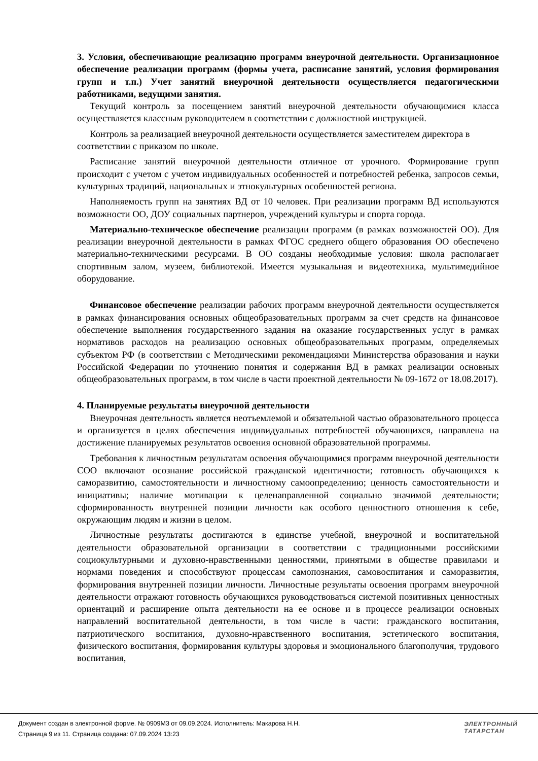3. Условия, обеспечивающие реализацию программ внеурочной деятельности. Организационное обеспечение реализации программ (формы учета, расписание занятий, условия формирования групп и т.п.) Учет занятий внеурочной деятельности осуществляется педагогическими работниками, ведущими занятия.
Текущий контроль за посещением занятий внеурочной деятельности обучающимися класса осуществляется классным руководителем в соответствии с должностной инструкцией.
Контроль за реализацией внеурочной деятельности осуществляется заместителем директора в соответствии с приказом по школе.
Расписание занятий внеурочной деятельности отличное от урочного. Формирование групп происходит с учетом с учетом индивидуальных особенностей и потребностей ребенка, запросов семьи, культурных традиций, национальных и этнокультурных особенностей региона.
Наполняемость групп на занятиях ВД от 10 человек. При реализации программ ВД используются возможности ОО, ДОУ социальных партнеров, учреждений культуры и спорта города.
Материально-техническое обеспечение реализации программ (в рамках возможностей ОО). Для реализации внеурочной деятельности в рамках ФГОС среднего общего образования ОО обеспечено материально-техническими ресурсами. В ОО созданы необходимые условия: школа располагает спортивным залом, музеем, библиотекой. Имеется музыкальная и видеотехника, мультимедийное оборудование.
Финансовое обеспечение реализации рабочих программ внеурочной деятельности осуществляется в рамках финансирования основных общеобразовательных программ за счет средств на финансовое обеспечение выполнения государственного задания на оказание государственных услуг в рамках нормативов расходов на реализацию основных общеобразовательных программ, определяемых субъектом РФ (в соответствии с Методическими рекомендациями Министерства образования и науки Российской Федерации по уточнению понятия и содержания ВД в рамках реализации основных общеобразовательных программ, в том числе в части проектной деятельности № 09-1672 от 18.08.2017).
4. Планируемые результаты внеурочной деятельности
Внеурочная деятельность является неотъемлемой и обязательной частью образовательного процесса и организуется в целях обеспечения индивидуальных потребностей обучающихся, направлена на достижение планируемых результатов освоения основной образовательной программы.
Требования к личностным результатам освоения обучающимися программ внеурочной деятельности СОО включают осознание российской гражданской идентичности; готовность обучающихся к саморазвитию, самостоятельности и личностному самоопределению; ценность самостоятельности и инициативы; наличие мотивации к целенаправленной социально значимой деятельности; сформированность внутренней позиции личности как особого ценностного отношения к себе, окружающим людям и жизни в целом.
Личностные результаты достигаются в единстве учебной, внеурочной и воспитательной деятельности образовательной организации в соответствии с традиционными российскими социокультурными и духовно-нравственными ценностями, принятыми в обществе правилами и нормами поведения и способствуют процессам самопознания, самовоспитания и саморазвития, формирования внутренней позиции личности. Личностные результаты освоения программ внеурочной деятельности отражают готовность обучающихся руководствоваться системой позитивных ценностных ориентаций и расширение опыта деятельности на ее основе и в процессе реализации основных направлений воспитательной деятельности, в том числе в части: гражданского воспитания, патриотического воспитания, духовно-нравственного воспитания, эстетического воспитания, физического воспитания, формирования культуры здоровья и эмоционального благополучия, трудового воспитания,
Документ создан в электронной форме. № 0909М3 от 09.09.2024. Исполнитель: Макарова Н.Н.
Страница 9 из 11. Страница создана: 07.09.2024 13:23
ЭЛЕКТРОННЫЙ
ТАТАРСТАН